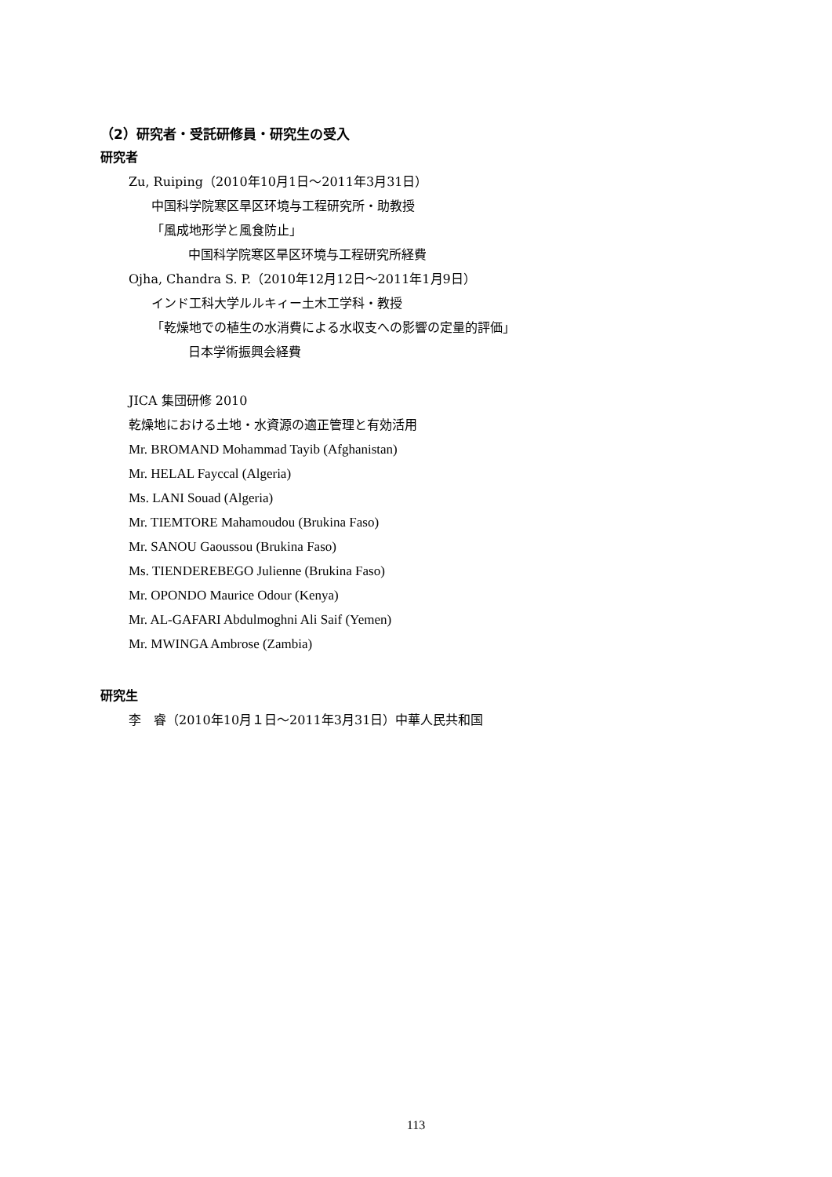（2）研究者・受託研修員・研究生の受入
研究者
Zu, Ruiping（2010年10月1日～2011年3月31日）
中国科学院寒区旱区环境与工程研究所・助教授
「風成地形学と風食防止」
中国科学院寒区旱区环境与工程研究所経費
Ojha, Chandra S. P.（2010年12月12日～2011年1月9日）
インド工科大学ルルキィー土木工学科・教授
「乾燥地での植生の水消費による水収支への影響の定量的評価」
日本学術振興会経費
JICA 集団研修 2010
乾燥地における土地・水資源の適正管理と有効活用
Mr. BROMAND Mohammad Tayib (Afghanistan)
Mr. HELAL Fayccal (Algeria)
Ms. LANI Souad (Algeria)
Mr. TIEMTORE Mahamoudou (Brukina Faso)
Mr. SANOU Gaoussou (Brukina Faso)
Ms. TIENDEREBEGO Julienne (Brukina Faso)
Mr. OPONDO Maurice Odour (Kenya)
Mr. AL-GAFARI Abdulmoghni Ali Saif (Yemen)
Mr. MWINGA Ambrose (Zambia)
研究生
李　睿（2010年10月１日～2011年3月31日）中華人民共和国
113